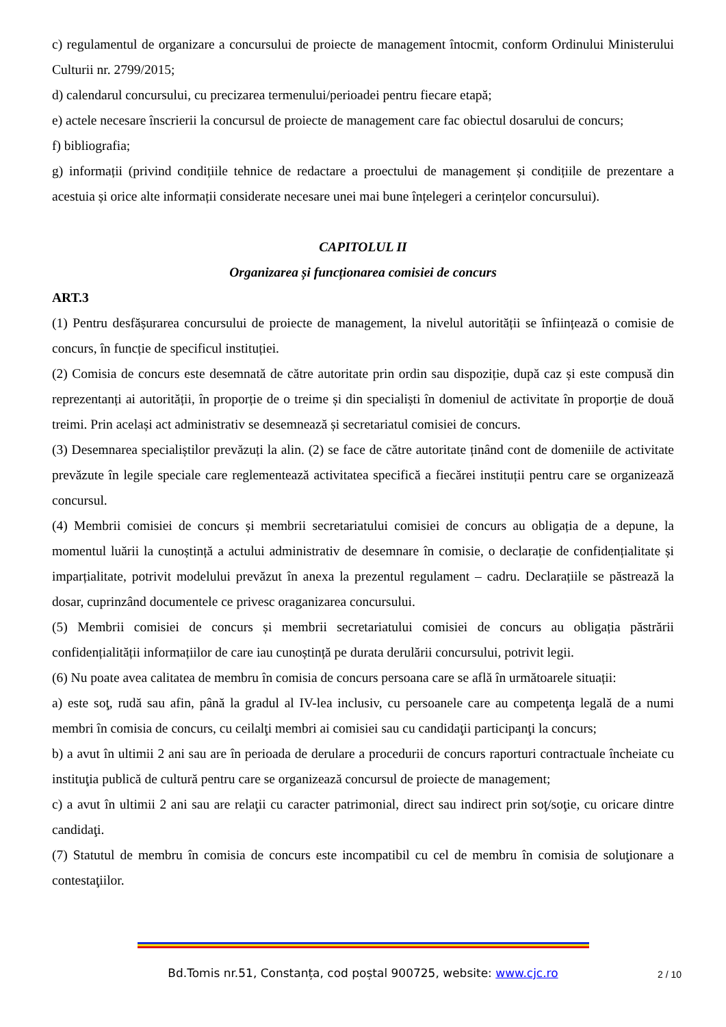c) regulamentul de organizare a concursului de proiecte de management întocmit, conform Ordinului Ministerului Culturii nr. 2799/2015;
d) calendarul concursului, cu precizarea termenului/perioadei pentru fiecare etapă;
e) actele necesare înscrierii la concursul de proiecte de management care fac obiectul dosarului de concurs;
f) bibliografia;
g) informații (privind condițiile tehnice de redactare a proectului de management și condițiile de prezentare a acestuia și orice alte informații considerate necesare unei mai bune înțelegeri a cerințelor concursului).
CAPITOLUL II
Organizarea și funcționarea comisiei de concurs
ART.3
(1) Pentru desfășurarea concursului de proiecte de management, la nivelul autorității se înființează o comisie de concurs, în funcție de specificul instituției.
(2) Comisia de concurs este desemnată de către autoritate prin ordin sau dispoziție, după caz și este compusă din reprezentanți ai autorității, în proporție de o treime și din specialiști în domeniul de activitate în proporție de două treimi. Prin același act administrativ se desemnează și secretariatul comisiei de concurs.
(3) Desemnarea specialiștilor prevăzuți la alin. (2) se face de către autoritate ținând cont de domeniile de activitate prevăzute în legile speciale care reglementează activitatea specifică a fiecărei instituții pentru care se organizează concursul.
(4) Membrii comisiei de concurs și membrii secretariatului comisiei de concurs au obligația de a depune, la momentul luării la cunoștință a actului administrativ de desemnare în comisie, o declarație de confidențialitate și imparțialitate, potrivit modelului prevăzut în anexa la prezentul regulament – cadru. Declarațiile se păstrează la dosar, cuprinzând documentele ce privesc oraganizarea concursului.
(5) Membrii comisiei de concurs și membrii secretariatului comisiei de concurs au obligația păstrării confidențialității informațiilor de care iau cunoștință pe durata derulării concursului, potrivit legii.
(6) Nu poate avea calitatea de membru în comisia de concurs persoana care se află în următoarele situații:
a) este soţ, rudă sau afin, până la gradul al IV-lea inclusiv, cu persoanele care au competenţa legală de a numi membri în comisia de concurs, cu ceilalţi membri ai comisiei sau cu candidaţii participanţi la concurs;
b) a avut în ultimii 2 ani sau are în perioada de derulare a procedurii de concurs raporturi contractuale încheiate cu instituţia publică de cultură pentru care se organizează concursul de proiecte de management;
c) a avut în ultimii 2 ani sau are relaţii cu caracter patrimonial, direct sau indirect prin soţ/soţie, cu oricare dintre candidaţi.
(7) Statutul de membru în comisia de concurs este incompatibil cu cel de membru în comisia de soluţionare a contestaţiilor.
Bd.Tomis nr.51, Constanța, cod poștal 900725, website: www.cjc.ro 2 / 10